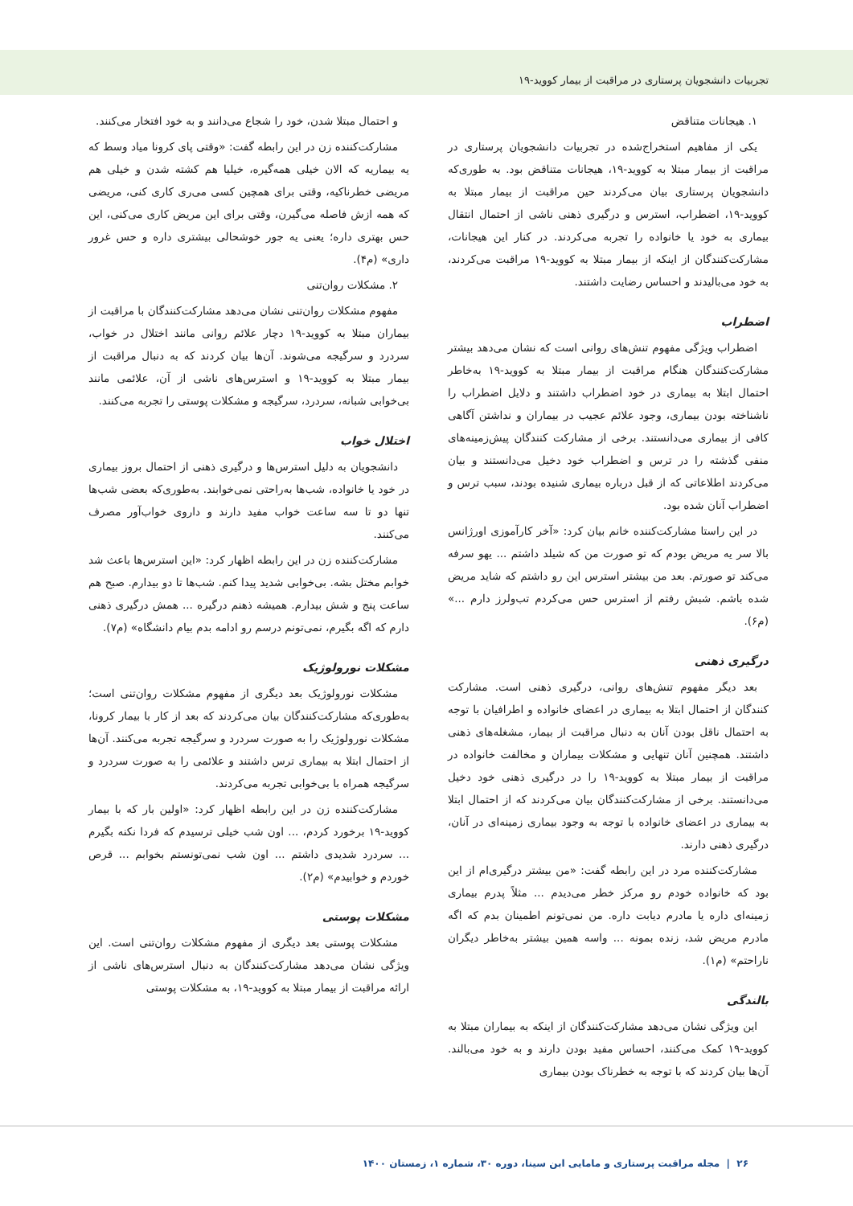تجربیات دانشجویان پرستاری در مراقبت از بیمار کووید-۱۹
۱. هیجانات متناقض
یکی از مفاهیم استخراج‌شده در تجربیات دانشجویان پرستاری در مراقبت از بیمار مبتلا به کووید-۱۹، هیجانات متناقض بود. به طوری‌که دانشجویان پرستاری بیان می‌کردند حین مراقبت از بیمار مبتلا به کووید-۱۹، اضطراب، استرس و درگیری ذهنی ناشی از احتمال انتقال بیماری به خود یا خانواده را تجربه می‌کردند. در کنار این هیجانات، مشارکت‌کنندگان از اینکه از بیمار مبتلا به کووید-۱۹ مراقبت می‌کردند، به خود می‌بالیدند و احساس رضایت داشتند.
اضطراب
اضطراب ویژگی مفهوم تنش‌های روانی است که نشان می‌دهد بیشتر مشارکت‌کنندگان هنگام مراقبت از بیمار مبتلا به کووید-۱۹ به‌خاطر احتمال ابتلا به بیماری در خود اضطراب داشتند و دلایل اضطراب را ناشناخته بودن بیماری، وجود علائم عجیب در بیماران و نداشتن آگاهی کافی از بیماری می‌دانستند. برخی از مشارکت کنندگان پیش‌زمینه‌های منفی گذشته را در ترس و اضطراب خود دخیل می‌دانستند و بیان می‌کردند اطلاعاتی که از قبل درباره بیماری شنیده بودند، سبب ترس و اضطراب آنان شده بود.
در این راستا مشارکت‌کننده خانم بیان کرد: «آخر کارآموزی اورژانس بالا سر یه مریض بودم که تو صورت من که شیلد داشتم ... یهو سرفه می‌کند تو صورتم. بعد من بیشتر استرس این رو داشتم که شاید مریض شده باشم. شبش رفتم از استرس حس می‌کردم تب‌ولرز دارم ...» (م۶).
درگیری ذهنی
بعد دیگر مفهوم تنش‌های روانی، درگیری ذهنی است. مشارکت کنندگان از احتمال ابتلا به بیماری در اعضای خانواده و اطرافیان با توجه به احتمال ناقل بودن آنان به دنبال مراقبت از بیمار، مشغله‌های ذهنی داشتند. همچنین آنان تنهایی و مشکلات بیماران و مخالفت خانواده در مراقبت از بیمار مبتلا به کووید-۱۹ را در درگیری ذهنی خود دخیل می‌دانستند. برخی از مشارکت‌کنندگان بیان می‌کردند که از احتمال ابتلا به بیماری در اعضای خانواده با توجه به وجود بیماری زمینه‌ای در آنان، درگیری ذهنی دارند.
مشارکت‌کننده مرد در این رابطه گفت: «من بیشتر درگیری‌ام از این بود که خانواده خودم رو مرکز خطر می‌دیدم ... مثلاً پدرم بیماری زمینه‌ای داره یا مادرم دیابت داره. من نمی‌تونم اطمینان بدم که اگه مادرم مریض شد، زنده بمونه ... واسه همین بیشتر به‌خاطر دیگران ناراحتم» (م۱).
بالندگی
این ویژگی نشان می‌دهد مشارکت‌کنندگان از اینکه به بیماران مبتلا به کووید-۱۹ کمک می‌کنند، احساس مفید بودن دارند و به خود می‌بالند. آن‌ها بیان کردند که با توجه به خطرناک بودن بیماری
و احتمال مبتلا شدن، خود را شجاع می‌دانند و به خود افتخار می‌کنند.
مشارکت‌کننده زن در این رابطه گفت: «وقتی پای کرونا میاد وسط که یه بیماریه که الان خیلی همه‌گیره، خیلیا هم کشته شدن و خیلی هم مریضی خطرناکیه، وقتی برای همچین کسی می‌ری کاری کنی، مریضی که همه ازش فاصله می‌گیرن، وقتی برای این مریض کاری می‌کنی، این حس بهتری داره؛ یعنی یه جور خوشحالی بیشتری داره و حس غرور داری» (م۴).
۲. مشکلات روان‌تنی
مفهوم مشکلات روان‌تنی نشان می‌دهد مشارکت‌کنندگان با مراقبت از بیماران مبتلا به کووید-۱۹ دچار علائم روانی مانند اختلال در خواب، سردرد و سرگیجه می‌شوند. آن‌ها بیان کردند که به دنبال مراقبت از بیمار مبتلا به کووید-۱۹ و استرس‌های ناشی از آن، علائمی مانند بی‌خوابی شبانه، سردرد، سرگیجه و مشکلات پوستی را تجربه می‌کنند.
اختلال خواب
دانشجویان به دلیل استرس‌ها و درگیری ذهنی از احتمال بروز بیماری در خود یا خانواده، شب‌ها به‌راحتی نمی‌خوابند. به‌طوری‌که بعضی شب‌ها تنها دو تا سه ساعت خواب مفید دارند و داروی خواب‌آور مصرف می‌کنند.
مشارکت‌کننده زن در این رابطه اظهار کرد: «این استرس‌ها باعث شد خوابم مختل بشه. بی‌خوابی شدید پیدا کنم. شب‌ها تا دو بیدارم. صبح هم ساعت پنج و شش بیدارم. همیشه ذهنم درگیره ... همش درگیری ذهنی دارم که اگه بگیرم، نمی‌تونم درسم رو ادامه بدم بیام دانشگاه» (م۷).
مشکلات نورولوژیک
مشکلات نورولوژیک بعد دیگری از مفهوم مشکلات روان‌تنی است؛ به‌طوری‌که مشارکت‌کنندگان بیان می‌کردند که بعد از کار با بیمار کرونا، مشکلات نورولوژیک را به صورت سردرد و سرگیجه تجربه می‌کنند. آن‌ها از احتمال ابتلا به بیماری ترس داشتند و علائمی را به صورت سردرد و سرگیجه همراه با بی‌خوابی تجربه می‌کردند.
مشارکت‌کننده زن در این رابطه اظهار کرد: «اولین بار که با بیمار کووید-۱۹ برخورد کردم، ... اون شب خیلی ترسیدم که فردا نکنه بگیرم ... سردرد شدیدی داشتم ... اون شب نمی‌تونستم بخوابم ... قرص خوردم و خوابیدم» (م۲).
مشکلات پوستی
مشکلات پوستی بعد دیگری از مفهوم مشکلات روان‌تنی است. این ویژگی نشان می‌دهد مشارکت‌کنندگان به دنبال استرس‌های ناشی از ارائه مراقبت از بیمار مبتلا به کووید-۱۹، به مشکلات پوستی
۲۶ | مجله مراقبت پرستاری و مامایی ابن سینا، دوره ۳۰، شماره ۱، زمستان ۱۴۰۰